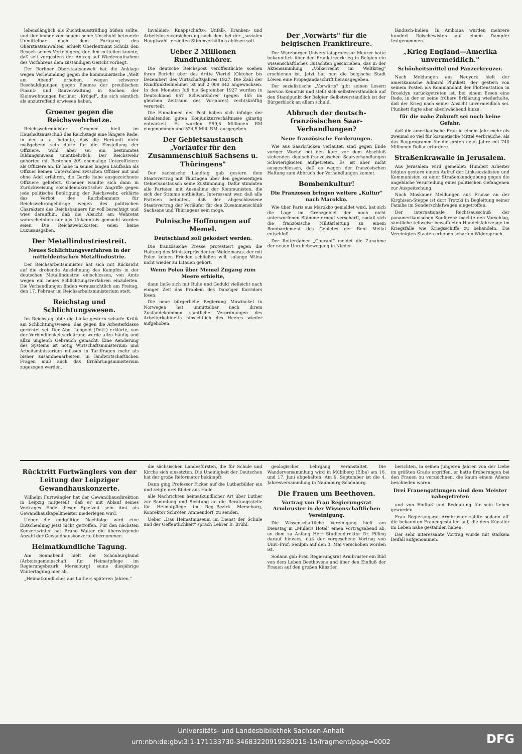lebenslänglich als Zuchthaussträfling büßen sollte, und der immer von neuem seine Unschuld beteuerte Unmittelbar nach dem Fortgang des Oberstaatsanwaltes, erhielt Oberleutnant Schulz den Besuch seines Verteidigers, der ihm mitteilen konnte, daß seit vorgestern der Antrag auf Wiederaufnahme des Verfahrens dem zuständigen Gericht vorliegt.
Der Berliner Oberstaatsanwalt hat die Anklage wegen Verleumdung gegen die kommunistische „Welt am Abend" erhoben, wegen schwerer Beschuldigungen gegen Beamte der preußischen Finanz- und Bauverwaltung in Sachen der Kleinwohnungen Berliner „Krögel", die sich sämtlich als unzutreffend erwiesen haben.
Groener gegen die Reichswehrhetze.
Reichswehrminister Groener hielt im Haushaltsausschuß des Reichstags eine längere Rede, in der u. a. betonte, daß die Herkunft nicht maßgebend sein dürfe für die Einstellung der Offiziere, wohl aber sei ein bestimmtes Bildungsniveau unentbehrlich. Der Reichswehr gehörten mit Bestehen 209 ehemalige Unteroffiziere als Offiziere an. Er habe in seiner langen Laufbahn als Offizier keinen Unterschied zwischen Offizier mit und ohne Adel erfahren, die Garde habe ausgezeichnete Offiziere geliefert. Groener wandte sich dann in Zurückweisung sozialdemokratischer Angriffe gegen jede politische Betätigung der Reichswehr, erklärte das Verbot des Reichsbanners für Reichswehrangehörige wegen des politischen Charakters des Reichsbanners für voll berechtigt und wies daraufhin, daß die Absicht am Wehretat wahrscheinlich nur aus Unkenntnis gemacht worden seien. Die Reichswehrkosten seien keine Luxusausgaben.
Der Metallindustriestreit.
Neues Schlichtungsverfahren in der mitteldeutschen Metallindustrie.
Der Reichsarbeitsminister hat sich mit Rücksicht auf die drohende Ausdehnung des Kampfes in der deutschen Metallindustrie entschlossen, von Amts wegen ein neues Schlichtungsverfahren einzuleiten. Die Verhandlungen finden voraussichtlich am Freitag, den 17. Februar im Reichsarbeitsministerium statt.
Reichstag und Schlichtungswesen.
Im Reichstag übte die Linke gestern scharfe Kritik am Schlichtungswesen, das gegen die Arbeiterklasse gerichtet sei. Der Abg. Leopold (Dntl.) erklärte, von der Verbindlichkeitserklärung werde allzu häufig und allzu ungleich Gebrauch gemacht. Eine Aenderung des Systems ist nötig Wirtschaftsministerium und Arbeitsministerium müssen in Tariffragen mehr als bisher zusammenarbeiten, in landwirtschaftlichen Fragen muß auch das Ernährungsministerium zugezogen werden.
Invaliden-, Knappschafts-, Unfall-, Kranken- und Arbeitslosenversicherung nach dem bei der „sozialen Hauptwahl" erzielten Stimmverhältnis ablösen soll.
Ueber 2 Millionen Rundfunkhörer.
Die deutsche Reichspost veröffentlichte soeben ihren Bericht über das dritte Viertel (Oktober bis Dezember) des Wirtschaftsjahres 1927. Die Zahl der Rundfunkteilnehmer ist auf 2 009 842 angewachsen. In den Monaten Juli bis September 1927 wurden in Deutschland 657 Schwarzhörer (gegen 455 im gleichen Zeitraum des Vorjahres) rechtskräftig verurteilt.
Die Einnahmen der Post haben sich infolge der anhaltenden guten Konjunkturverhältnisse günstig entwickelt. Es wurden 559,5 Millionen RM eingenommen und 524,5 Mill. RM. ausgegeben.
Der Gebietsaustausch „Vorläufer für den Zusammenschluß Sachsens u. Thüringens"
Der sächsische Landtag gab gestern dem Staatsvertrag mit Thüringen über den gegenseitigen Gebietsaustausch seine Zustimmung. Dafür stimmten alle Parteien mit Ausnahme der Kommunisten, die sich der Stimme enthielten. Interessant war, daß alle Parteien betonten, daß der abgeschlossene Staatsvertrag der Vorläufer für den Zusammenschluß Sachsens und Thüringens sein möge.
Polnische Hoffnungen auf Memel.
Deutschland soll geködert werden.
Die französische Presse protestiert gegen die Haltung des Ministerpräsidenten Woldemaras, der mit Polen keinen Frieden schließen will, solange Wilna nicht wieder zu Litauen gehört.
Wenn Polen über Memel Zugang zum Meere erhielte,
dann ließe sich mit Ruhe und Geduld vielleicht nach einiger Zeit das Problem des Danziger Korridors lösen.
Die neue bürgerliche Regierung Mowinckel in Norwegen hat unmittelbar nach ihrem Zustandekommen sämtliche Verordnungen des Arbeiterkabinetts hinsichtlich des Heeres wieder aufgehoben.
Der „Vorwärts" für die belgischen Franktireure.
Der Würzburger Universitätsprofessor Meurer hatte bekanntlich über den Franktireurkrieg in Belgien ein wissenschaftliches Gutachten geschrieben, das in der Aktensammlung „Völkerrecht im Weltkrieg" erschienen ist. Jetzt hat nun die belgische Stadt Löwen eine Propagandaschrift herausgegeben.
Der sozialistische „Vorwärts" gibt seinen Lesern hiervon Kenntnis und stellt sich selbstverständlich auf den Standpunkt der Belgier. Selbstverständlich ist der Bürgerblock an allem schuld.
Abbruch der deutsch-französischen Saar-Verhandlungen?
Neue französische Forderungen.
Wie aus Saarbrücken verlautet, sind gegen Ende voriger Woche bei den kurz vor dem Abschluß stehenden deutsch-französischen Saarverhandlungen Schwierigkeiten aufgetreten. Es ist aber nicht ausgeschlossen, daß es wegen der französischen Haltung zum Abbruch der Verhandlungen kommt.
Bombenkultur!
Die Franzosen bringen weitere „Kultur" nach Marokko.
Wie über Paris aus Marokko gemeldet wird, hat sich die Lage im Grenzgebiet der noch nicht unterworfenen Stämme erneut verschärft, sodaß sich die französische Militärleitung zu einem Bombardement des Gebietes der Beni Mellal entschloß.
Der Rotterdamer „Courant" meldet die Zunahme der neuen Unruhebewegung in Nieder-
ländisch-Indien. In Amboina wurden mehrere hundert Bolschewisten auf einem Dampfer festgenommen.
„Krieg England—Amerika unvermeidlich."
Schönheitsmittel und Panzerkreuzer.
Nach Meldungen aus Neuyork hielt der amerikanische Admiral Plunkett, der gestern von seinem Posten als Kommandant der Flottenstation in Brooklyn zurückgetreten ist, bei einem Essen eine Rede, in der er seine frühere Erklärung wiederholte, daß der Krieg nach seiner Ansicht unvermeidlich sei. Plunkett fügte aber abschwächend hinzu:
für die nahe Zukunft sei noch keine Gefahr.
daß die amerikanische Frau in einem Jahr mehr als zweimal so viel für kosmetische Mittel verbrauche, als das Bauprogramm für die ersten neun Jahre mit 740 Millionen Dollar erfordere.
Straßenkrawalle in Jerusalem.
Aus Jerusalem wird gemeldet: Hundert Arbeiter folgten gestern einem Aufruf der Linkssozialisten und Kommunisten zu einer Straßenkundgebung gegen die angebliche Verurteilung eines politischen Gefangenen zur Auspeitschung.
Nach Moskauer Meldungen aus Frunse an der Kirghisen-Steppe ist dort Trotzki in Begleitung seiner Familie im Sonderschlafwagen eingetroffen.
Der internationale Rechtsausschuß der panamerikanischen Konferenz machte den Vorschlag, sämtliche teilweise bewaffneten Handelsfahrzeuge im Kriegsfalle wie Kriegsschiffe zu behandeln. Die Vereinigten Staaten erhoben scharfen Widerspruch.
Rücktritt Furtwänglers von der Leitung der Leipziger Gewandhauskonzerte.
Wilhelm Furtwängler hat der Gewandhausdirektion in Leipzig mitgeteilt, daß er mit Ablauf seines Vertrages Ende dieser Spielzeit sein Amt als Gewandhauskapellmeister niederlegen wird.
Ueber die endgültige Nachfolge wird eine Entscheidung jetzt nicht getroffen. Für den nächsten Konzertwinter hat Bruno Walter die überwiegende Anzahl der Gewandhauskonzerte übernommen.
Heimatkundliche Tagung.
Am Sonnabend hielt der Schönburgbund (Arbeitsgemeinschaft für Heimatpflege im Regierungsbezirk Merseburg) seine diesjährige Wintertagung hier ab.
„Heimatkundliches aus Luthers späteren Jahren."
die sächsischen Landesfürsten, die für Schule und Kirche sich einsetzten. Die Uneinigkeit der Deutschen hat der große Reformator bekämpft.
Dann ging Professor Ficker auf die Lutherbilder ein und zeigte drei Bilder aus Halle.
alle Nachrichten heimatkundlicher Art über Luther zur Sammlung und Sichtung an die Beratungsstelle für Heimatpflege im Reg.-Bezirk Merseburg, Konrektor Schröter, Ammendorf, zu senden.
Ueber „Das Heimatmuseum im Dienst der Schule und der Oeffentlichkeit" sprach Lehrer B. Brühl.
geologischer Lehrgang veranstaltet. Die Wanderversammlung wird in Mühlberg (Elbe) am 16. und 17. Juni abgehalten. Am 9. September ist die 4. Jahresversammlung in Naumburg-Schönburg.
Die Frauen um Beethoven.
Vortrag von Frau Regierungsrat Armbruster in der Wissenschaftlichen Vereinigung.
Die Wissenschaftliche Vereinigung hielt am Dienstag in „Müllers Hotel" einen Vortragsabend ab, an dem zu Anfang Herr Studiendirektor Dr. Pilling darauf hinwies, daß der vorgesehene Vortrag von Univ.-Prof. Senlpin auf den 3. Mai verschoben worden ist.
Sodann gab Frau Regierungsrat Armbruster ein Bild von dem Leben Beethovens und über den Einfluß der Frauen auf den großen Künstler.
berichten, in seinen jüngeren Jahren von der Liebe im größten Grade ergriffen, er hatte Eroberungen bei den Frauen zu verzeichnen, die kaum einem Adams beschieden waren.
Drei Frauengattungen sind dem Meister nahegetreten
und von Einfluß und Bedeutung für sein Leben geworden.
Frau Regierungsrat Armbruster zählte sodann all' die bekannten Frauengestalten auf, die dem Künstler im Leben nahe gestanden haben.
Der sehr interessante Vortrag wurde mit starkem Beifall aufgenommen.
Universitäts- und Landesbibliothek Sachsen-Anhalt
urn:nbn:de:gbv:3:1-171133730-34683220919280215-15/fragment/page=0002
DFG